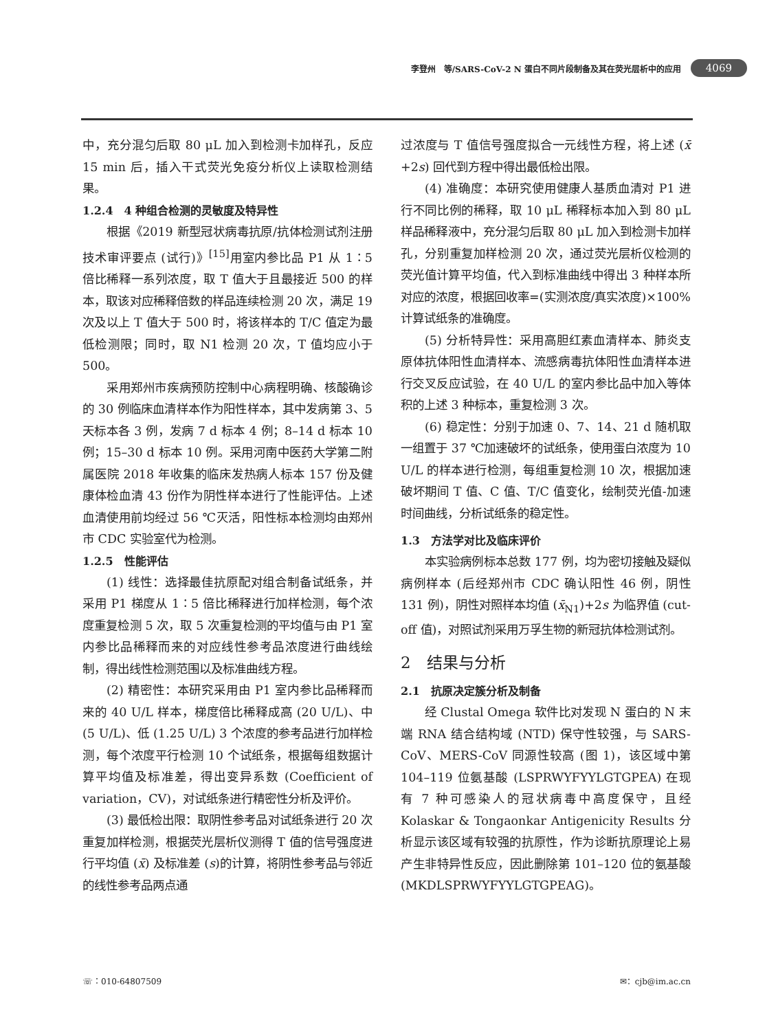李登州　等/SARS-CoV-2 N 蛋白不同片段制备及其在荧光层析中的应用 4069
中，充分混匀后取 80 μL 加入到检测卡加样孔，反应 15 min 后，插入干式荧光免疫分析仪上读取检测结果。
1.2.4　4 种组合检测的灵敏度及特异性
根据《2019 新型冠状病毒抗原/抗体检测试剂注册技术审评要点 (试行)》<sup>[15]</sup>用室内参比品 P1 从 1∶5 倍比稀释一系列浓度，取 T 值大于且最接近 500 的样本，取该对应稀释倍数的样品连续检测 20 次，满足 19 次及以上 T 值大于 500 时，将该样本的 T/C 值定为最低检测限；同时，取 N1 检测 20 次，T 值均应小于 500。
采用郑州市疾病预防控制中心病程明确、核酸确诊的 30 例临床血清样本作为阳性样本，其中发病第 3、5 天标本各 3 例，发病 7 d 标本 4 例；8–14 d 标本 10 例；15–30 d 标本 10 例。采用河南中医药大学第二附属医院 2018 年收集的临床发热病人标本 157 份及健康体检血清 43 份作为阴性样本进行了性能评估。上述血清使用前均经过 56 ℃灭活，阳性标本检测均由郑州市 CDC 实验室代为检测。
1.2.5　性能评估
(1) 线性：选择最佳抗原配对组合制备试纸条，并采用 P1 梯度从 1∶5 倍比稀释进行加样检测，每个浓度重复检测 5 次，取 5 次重复检测的平均值与由 P1 室内参比品稀释而来的对应线性参考品浓度进行曲线绘制，得出线性检测范围以及标准曲线方程。
(2) 精密性：本研究采用由 P1 室内参比品稀释而来的 40 U/L 样本，梯度倍比稀释成高 (20 U/L)、中 (5 U/L)、低 (1.25 U/L) 3 个浓度的参考品进行加样检测，每个浓度平行检测 10 个试纸条，根据每组数据计算平均值及标准差，得出变异系数 (Coefficient of variation，CV)，对试纸条进行精密性分析及评价。
(3) 最低检出限：取阴性参考品对试纸条进行 20 次重复加样检测，根据荧光层析仪测得 T 值的信号强度进行平均值 (x̄) 及标准差 (s)的计算，将阴性参考品与邻近的线性参考品两点通
过浓度与 T 值信号强度拟合一元线性方程，将上述 (x̄ +2s) 回代到方程中得出最低检出限。
(4) 准确度：本研究使用健康人基质血清对 P1 进行不同比例的稀释，取 10 μL 稀释标本加入到 80 μL 样品稀释液中，充分混匀后取 80 μL 加入到检测卡加样孔，分别重复加样检测 20 次，通过荧光层析仪检测的荧光值计算平均值，代入到标准曲线中得出 3 种样本所对应的浓度，根据回收率=(实测浓度/真实浓度)×100%计算试纸条的准确度。
(5) 分析特异性：采用高胆红素血清样本、肺炎支原体抗体阳性血清样本、流感病毒抗体阳性血清样本进行交叉反应试验，在 40 U/L 的室内参比品中加入等体积的上述 3 种标本，重复检测 3 次。
(6) 稳定性：分别于加速 0、7、14、21 d 随机取一组置于 37 ℃加速破坏的试纸条，使用蛋白浓度为 10 U/L 的样本进行检测，每组重复检测 10 次，根据加速破坏期间 T 值、C 值、T/C 值变化，绘制荧光值-加速时间曲线，分析试纸条的稳定性。
1.3　方法学对比及临床评价
本实验病例标本总数 177 例，均为密切接触及疑似病例样本 (后经郑州市 CDC 确认阳性 46 例，阴性 131 例)，阴性对照样本均值 (x̄<sub>N1</sub>)+2s 为临界值 (cut-off 值)，对照试剂采用万孚生物的新冠抗体检测试剂。
2　结果与分析
2.1　抗原决定簇分析及制备
经 Clustal Omega 软件比对发现 N 蛋白的 N 末端 RNA 结合结构域 (NTD) 保守性较强，与 SARS-CoV、MERS-CoV 同源性较高 (图 1)，该区域中第 104–119 位氨基酸 (LSPRWYFYYLGTGPEA) 在现有 7 种可感染人的冠状病毒中高度保守，且经 Kolaskar & Tongaonkar Antigenicity Results 分析显示该区域有较强的抗原性，作为诊断抗原理论上易产生非特异性反应，因此删除第 101–120 位的氨基酸 (MKDLSPRWYFYYLGTGPEAG)。
☏：010-64807509 ✉：cjb@im.ac.cn